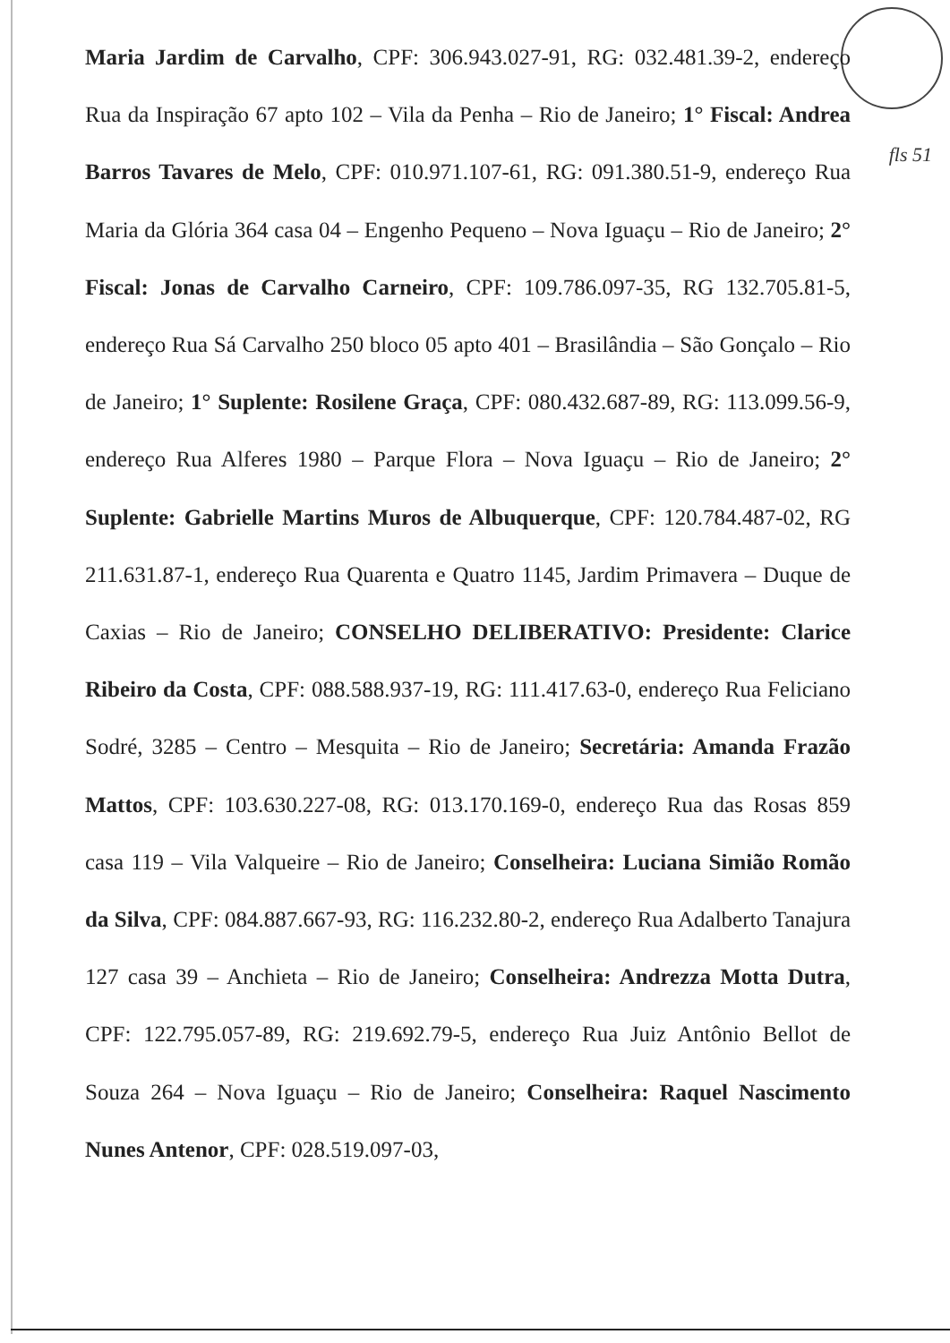Maria Jardim de Carvalho, CPF: 306.943.027-91, RG: 032.481.39-2, endereço Rua da Inspiração 67 apto 102 – Vila da Penha – Rio de Janeiro; 1° Fiscal: Andrea Barros Tavares de Melo, CPF: 010.971.107-61, RG: 091.380.51-9, endereço Rua Maria da Glória 364 casa 04 – Engenho Pequeno – Nova Iguaçu – Rio de Janeiro; 2° Fiscal: Jonas de Carvalho Carneiro, CPF: 109.786.097-35, RG 132.705.81-5, endereço Rua Sá Carvalho 250 bloco 05 apto 401 – Brasilândia – São Gonçalo – Rio de Janeiro; 1° Suplente: Rosilene Graça, CPF: 080.432.687-89, RG: 113.099.56-9, endereço Rua Alferes 1980 – Parque Flora – Nova Iguaçu – Rio de Janeiro; 2° Suplente: Gabrielle Martins Muros de Albuquerque, CPF: 120.784.487-02, RG 211.631.87-1, endereço Rua Quarenta e Quatro 1145, Jardim Primavera – Duque de Caxias – Rio de Janeiro; CONSELHO DELIBERATIVO: Presidente: Clarice Ribeiro da Costa, CPF: 088.588.937-19, RG: 111.417.63-0, endereço Rua Feliciano Sodré, 3285 – Centro – Mesquita – Rio de Janeiro; Secretária: Amanda Frazão Mattos, CPF: 103.630.227-08, RG: 013.170.169-0, endereço Rua das Rosas 859 casa 119 – Vila Valqueire – Rio de Janeiro; Conselheira: Luciana Simião Romão da Silva, CPF: 084.887.667-93, RG: 116.232.80-2, endereço Rua Adalberto Tanajura 127 casa 39 – Anchieta – Rio de Janeiro; Conselheira: Andrezza Motta Dutra, CPF: 122.795.057-89, RG: 219.692.79-5, endereço Rua Juiz Antônio Bellot de Souza 264 – Nova Iguaçu – Rio de Janeiro; Conselheira: Raquel Nascimento Nunes Antenor, CPF: 028.519.097-03,
fls 51